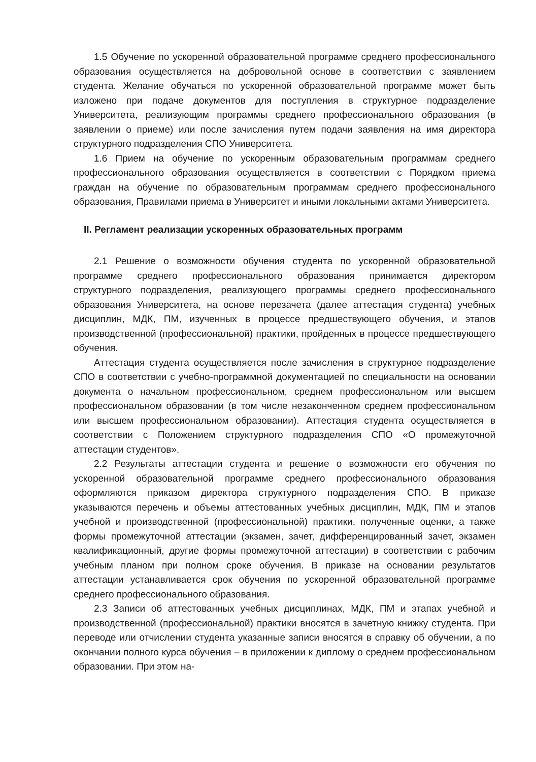1.5 Обучение по ускоренной образовательной программе среднего профессионального образования осуществляется на добровольной основе в соответствии с заявлением студента. Желание обучаться по ускоренной образовательной программе может быть изложено при подаче документов для поступления в структурное подразделение Университета, реализующим программы среднего профессионального образования (в заявлении о приеме) или после зачисления путем подачи заявления на имя директора структурного подразделения СПО Университета.
1.6 Прием на обучение по ускоренным образовательным программам среднего профессионального образования осуществляется в соответствии с Порядком приема граждан на обучение по образовательным программам среднего профессионального образования, Правилами приема в Университет и иными локальными актами Университета.
II. Регламент реализации ускоренных образовательных программ
2.1 Решение о возможности обучения студента по ускоренной образовательной программе среднего профессионального образования принимается директором структурного подразделения, реализующего программы среднего профессионального образования Университета, на основе перезачета (далее аттестация студента) учебных дисциплин, МДК, ПМ, изученных в процессе предшествующего обучения, и этапов производственной (профессиональной) практики, пройденных в процессе предшествующего обучения.
Аттестация студента осуществляется после зачисления в структурное подразделение СПО в соответствии с учебно-программной документацией по специальности на основании документа о начальном профессиональном, среднем профессиональном или высшем профессиональном образовании (в том числе незаконченном среднем профессиональном или высшем профессиональном образовании). Аттестация студента осуществляется в соответствии с Положением структурного подразделения СПО «О промежуточной аттестации студентов».
2.2 Результаты аттестации студента и решение о возможности его обучения по ускоренной образовательной программе среднего профессионального образования оформляются приказом директора структурного подразделения СПО. В приказе указываются перечень и объемы аттестованных учебных дисциплин, МДК, ПМ и этапов учебной и производственной (профессиональной) практики, полученные оценки, а также формы промежуточной аттестации (экзамен, зачет, дифференцированный зачет, экзамен квалификационный, другие формы промежуточной аттестации) в соответствии с рабочим учебным планом при полном сроке обучения. В приказе на основании результатов аттестации устанавливается срок обучения по ускоренной образовательной программе среднего профессионального образования.
2.3 Записи об аттестованных учебных дисциплинах, МДК, ПМ и этапах учебной и производственной (профессиональной) практики вносятся в зачетную книжку студента. При переводе или отчислении студента указанные записи вносятся в справку об обучении, а по окончании полного курса обучения – в приложении к диплому о среднем профессиональном образовании. При этом на-